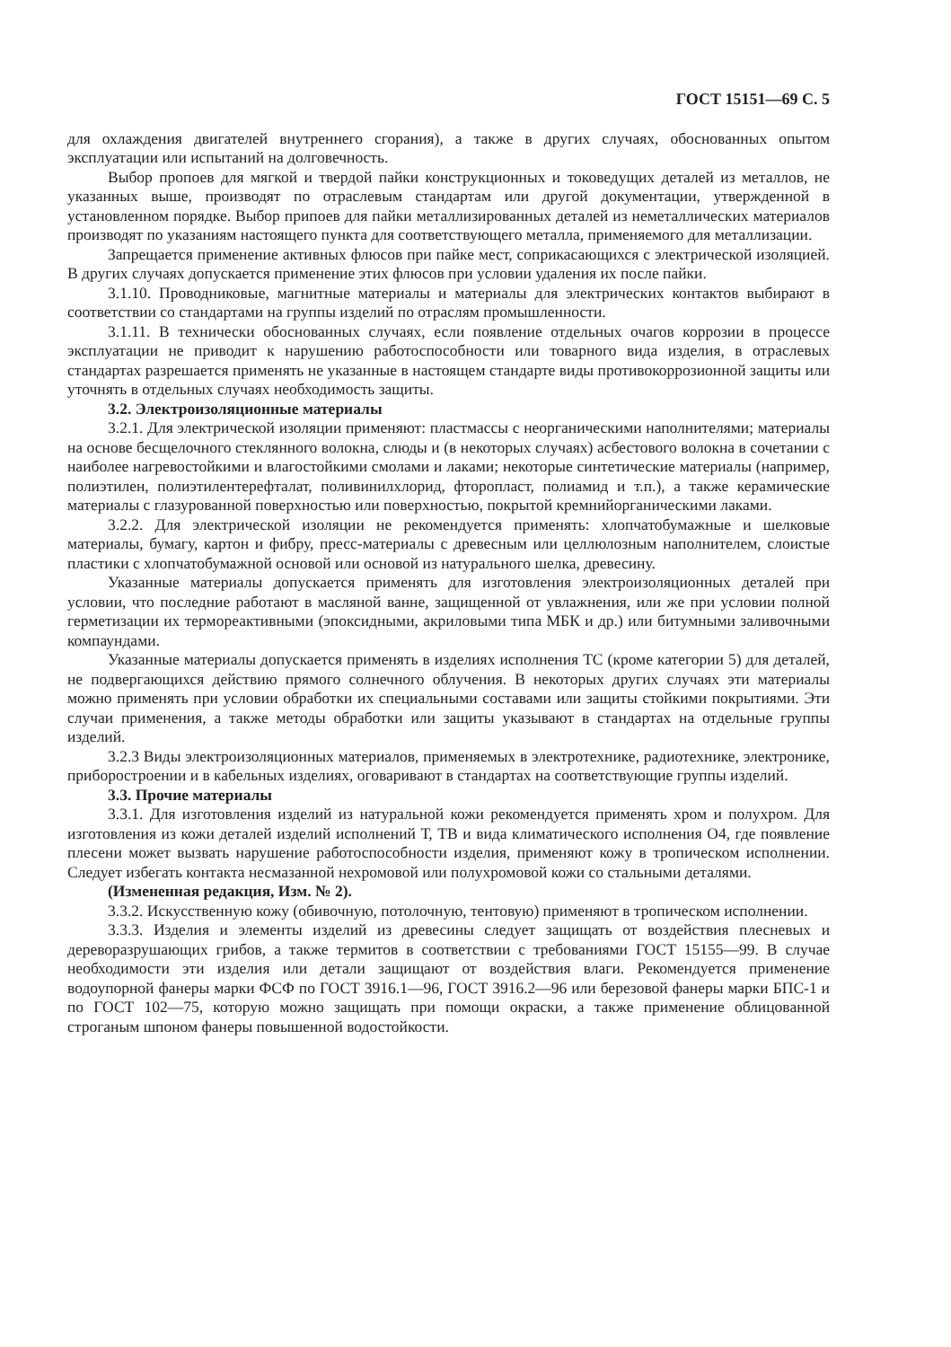ГОСТ 15151—69 С. 5
для охлаждения двигателей внутреннего сгорания), а также в других случаях, обоснованных опытом эксплуатации или испытаний на долговечность.
Выбор пропоев для мягкой и твердой пайки конструкционных и токоведущих деталей из металлов, не указанных выше, производят по отраслевым стандартам или другой документации, утвержденной в установленном порядке. Выбор припоев для пайки металлизированных деталей из неметаллических материалов производят по указаниям настоящего пункта для соответствующего металла, применяемого для металлизации.
Запрещается применение активных флюсов при пайке мест, соприкасающихся с электрической изоляцией. В других случаях допускается применение этих флюсов при условии удаления их после пайки.
3.1.10. Проводниковые, магнитные материалы и материалы для электрических контактов выбирают в соответствии со стандартами на группы изделий по отраслям промышленности.
3.1.11. В технически обоснованных случаях, если появление отдельных очагов коррозии в процессе эксплуатации не приводит к нарушению работоспособности или товарного вида изделия, в отраслевых стандартах разрешается применять не указанные в настоящем стандарте виды противокоррозионной защиты или уточнять в отдельных случаях необходимость защиты.
3.2. Электроизоляционные материалы
3.2.1. Для электрической изоляции применяют: пластмассы с неорганическими наполнителями; материалы на основе бесщелочного стеклянного волокна, слюды и (в некоторых случаях) асбестового волокна в сочетании с наиболее нагревостойкими и влагостойкими смолами и лаками; некоторые синтетические материалы (например, полиэтилен, полиэтилентерефталат, поливинилхлорид, фторопласт, полиамид и т.п.), а также керамические материалы с глазурованной поверхностью или поверхностью, покрытой кремнийорганическими лаками.
3.2.2. Для электрической изоляции не рекомендуется применять: хлопчатобумажные и шелковые материалы, бумагу, картон и фибру, пресс-материалы с древесным или целлюлозным наполнителем, слоистые пластики с хлопчатобумажной основой или основой из натурального шелка, древесину.
Указанные материалы допускается применять для изготовления электроизоляционных деталей при условии, что последние работают в масляной ванне, защищенной от увлажнения, или же при условии полной герметизации их термореактивными (эпоксидными, акриловыми типа МБК и др.) или битумными заливочными компаундами.
Указанные материалы допускается применять в изделиях исполнения ТС (кроме категории 5) для деталей, не подвергающихся действию прямого солнечного облучения. В некоторых других случаях эти материалы можно применять при условии обработки их специальными составами или защиты стойкими покрытиями. Эти случаи применения, а также методы обработки или защиты указывают в стандартах на отдельные группы изделий.
3.2.3 Виды электроизоляционных материалов, применяемых в электротехнике, радиотехнике, электронике, приборостроении и в кабельных изделиях, оговаривают в стандартах на соответствующие группы изделий.
3.3. Прочие материалы
3.3.1. Для изготовления изделий из натуральной кожи рекомендуется применять хром и полухром. Для изготовления из кожи деталей изделий исполнений Т, ТВ и вида климатического исполнения О4, где появление плесени может вызвать нарушение работоспособности изделия, применяют кожу в тропическом исполнении. Следует избегать контакта несмазанной нехромовой или полухромовой кожи со стальными деталями.
(Измененная редакция, Изм. № 2).
3.3.2. Искусственную кожу (обивочную, потолочную, тентовую) применяют в тропическом исполнении.
3.3.3. Изделия и элементы изделий из древесины следует защищать от воздействия плесневых и дереворазрушающих грибов, а также термитов в соответствии с требованиями ГОСТ 15155—99. В случае необходимости эти изделия или детали защищают от воздействия влаги. Рекомендуется применение водоупорной фанеры марки ФСФ по ГОСТ 3916.1—96, ГОСТ 3916.2—96 или березовой фанеры марки БПС-1 и по ГОСТ 102—75, которую можно защищать при помощи окраски, а также применение облицованной строганым шпоном фанеры повышенной водостойкости.